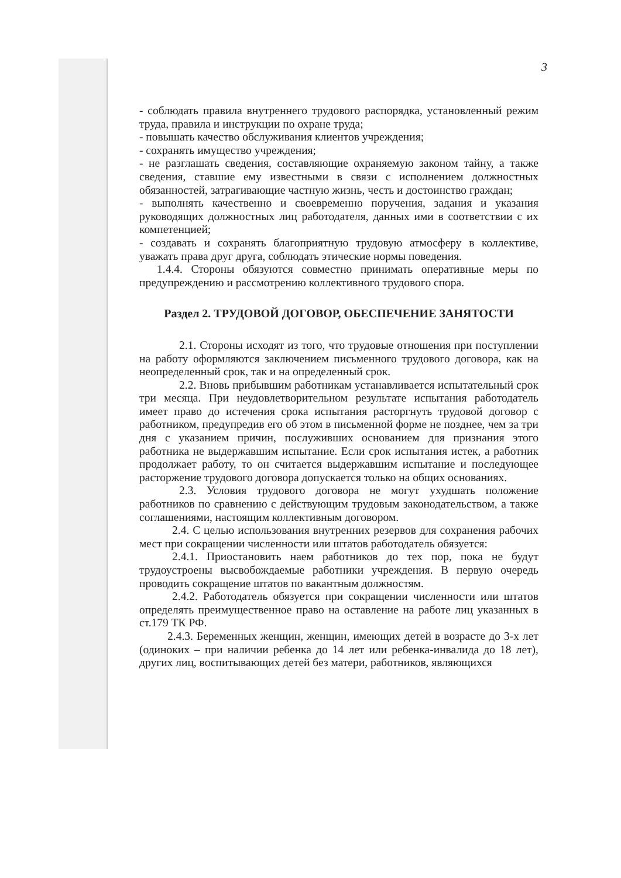3
- соблюдать правила внутреннего трудового распорядка, установленный режим труда, правила и инструкции по охране труда;
- повышать качество обслуживания клиентов учреждения;
- сохранять имущество учреждения;
- не разглашать сведения, составляющие охраняемую законом тайну, а также сведения, ставшие ему известными в связи с исполнением должностных обязанностей, затрагивающие частную жизнь, честь и достоинство граждан;
- выполнять качественно и своевременно поручения, задания и указания руководящих должностных лиц работодателя, данных ими в соответствии с их компетенцией;
- создавать и сохранять благоприятную трудовую атмосферу в коллективе, уважать права друг друга, соблюдать этические нормы поведения.
1.4.4. Стороны обязуются совместно принимать оперативные меры по предупреждению и рассмотрению коллективного трудового спора.
Раздел 2. ТРУДОВОЙ ДОГОВОР, ОБЕСПЕЧЕНИЕ ЗАНЯТОСТИ
2.1. Стороны исходят из того, что трудовые отношения при поступлении на работу оформляются заключением письменного трудового договора, как на неопределенный срок, так и на определенный срок.
2.2. Вновь прибывшим работникам устанавливается испытательный срок три месяца. При неудовлетворительном результате испытания работодатель имеет право до истечения срока испытания расторгнуть трудовой договор с работником, предупредив его об этом в письменной форме не позднее, чем за три дня с указанием причин, послуживших основанием для признания этого работника не выдержавшим испытание. Если срок испытания истек, а работник продолжает работу, то он считается выдержавшим испытание и последующее расторжение трудового договора допускается только на общих основаниях.
2.3. Условия трудового договора не могут ухудшать положение работников по сравнению с действующим трудовым законодательством, а также соглашениями, настоящим коллективным договором.
2.4. С целью использования внутренних резервов для сохранения рабочих мест при сокращении численности или штатов работодатель обязуется:
2.4.1. Приостановить наем работников до тех пор, пока не будут трудоустроены высвобождаемые работники учреждения. В первую очередь проводить сокращение штатов по вакантным должностям.
2.4.2. Работодатель обязуется при сокращении численности или штатов определять преимущественное право на оставление на работе лиц указанных в ст.179 ТК РФ.
2.4.3. Беременных женщин, женщин, имеющих детей в возрасте до 3-х лет (одиноких – при наличии ребенка до 14 лет или ребенка-инвалида до 18 лет), других лиц, воспитывающих детей без матери, работников, являющихся